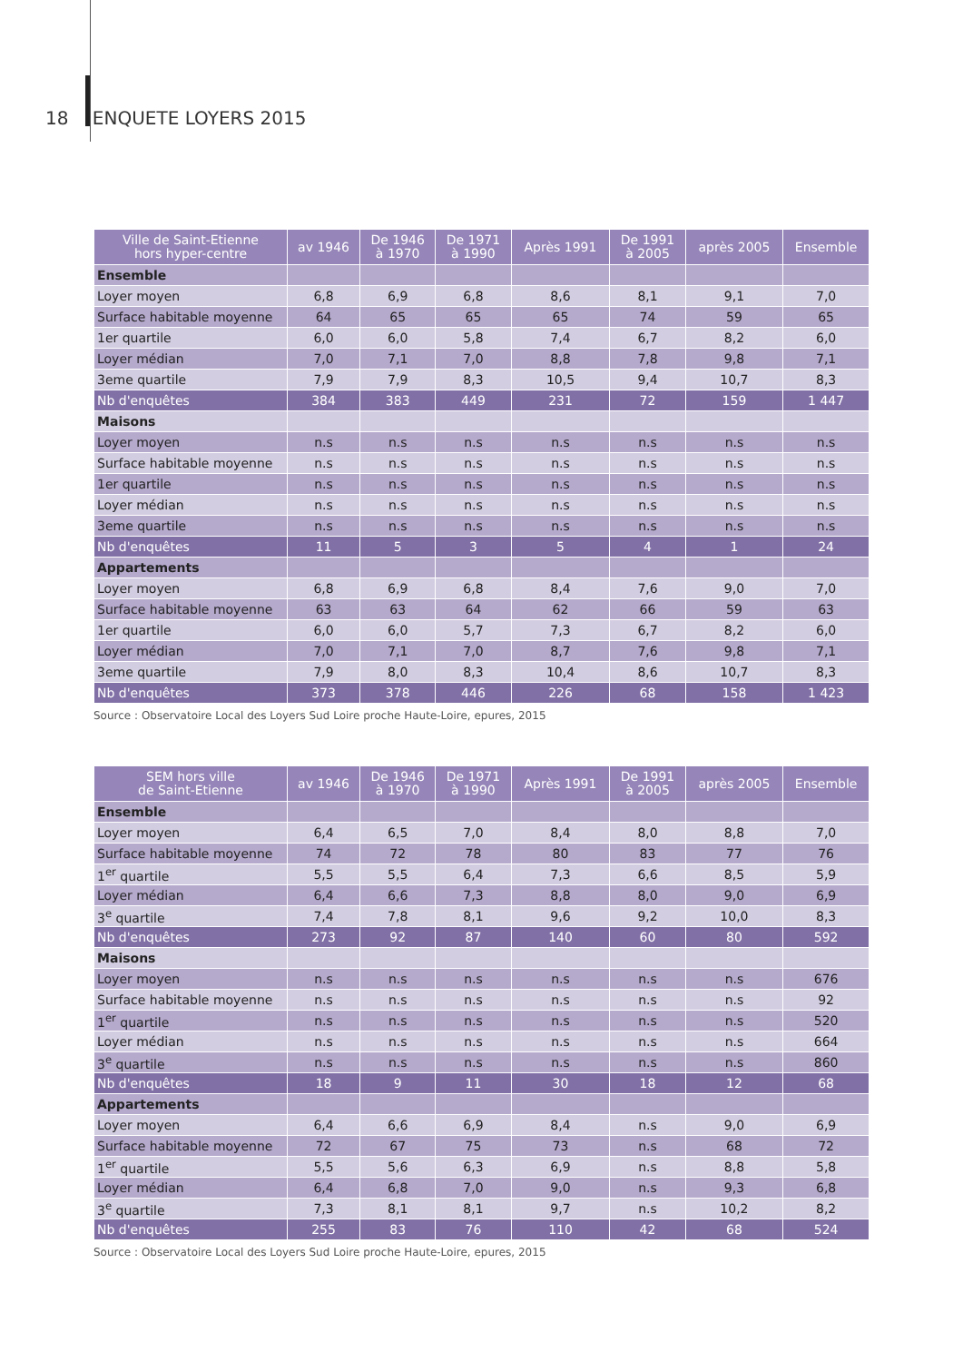18 ENQUETE LOYERS 2015
| Ville de Saint-Etienne hors hyper-centre | av 1946 | De 1946 à 1970 | De 1971 à 1990 | Après 1991 | De 1991 à 2005 | après 2005 | Ensemble |
| --- | --- | --- | --- | --- | --- | --- | --- |
| Ensemble | | | | | | | |
| Loyer moyen | 6,8 | 6,9 | 6,8 | 8,6 | 8,1 | 9,1 | 7,0 |
| Surface habitable moyenne | 64 | 65 | 65 | 65 | 74 | 59 | 65 |
| 1er quartile | 6,0 | 6,0 | 5,8 | 7,4 | 6,7 | 8,2 | 6,0 |
| Loyer médian | 7,0 | 7,1 | 7,0 | 8,8 | 7,8 | 9,8 | 7,1 |
| 3eme quartile | 7,9 | 7,9 | 8,3 | 10,5 | 9,4 | 10,7 | 8,3 |
| Nb d'enquêtes | 384 | 383 | 449 | 231 | 72 | 159 | 1 447 |
| Maisons | | | | | | | |
| Loyer moyen | n.s | n.s | n.s | n.s | n.s | n.s | n.s |
| Surface habitable moyenne | n.s | n.s | n.s | n.s | n.s | n.s | n.s |
| 1er quartile | n.s | n.s | n.s | n.s | n.s | n.s | n.s |
| Loyer médian | n.s | n.s | n.s | n.s | n.s | n.s | n.s |
| 3eme quartile | n.s | n.s | n.s | n.s | n.s | n.s | n.s |
| Nb d'enquêtes | 11 | 5 | 3 | 5 | 4 | 1 | 24 |
| Appartements | | | | | | | |
| Loyer moyen | 6,8 | 6,9 | 6,8 | 8,4 | 7,6 | 9,0 | 7,0 |
| Surface habitable moyenne | 63 | 63 | 64 | 62 | 66 | 59 | 63 |
| 1er quartile | 6,0 | 6,0 | 5,7 | 7,3 | 6,7 | 8,2 | 6,0 |
| Loyer médian | 7,0 | 7,1 | 7,0 | 8,7 | 7,6 | 9,8 | 7,1 |
| 3eme quartile | 7,9 | 8,0 | 8,3 | 10,4 | 8,6 | 10,7 | 8,3 |
| Nb d'enquêtes | 373 | 378 | 446 | 226 | 68 | 158 | 1 423 |
Source : Observatoire Local des Loyers Sud Loire proche Haute-Loire, epures, 2015
| SEM hors ville de Saint-Etienne | av 1946 | De 1946 à 1970 | De 1971 à 1990 | Après 1991 | De 1991 à 2005 | après 2005 | Ensemble |
| --- | --- | --- | --- | --- | --- | --- | --- |
| Ensemble | | | | | | | |
| Loyer moyen | 6,4 | 6,5 | 7,0 | 8,4 | 8,0 | 8,8 | 7,0 |
| Surface habitable moyenne | 74 | 72 | 78 | 80 | 83 | 77 | 76 |
| 1<sup>er</sup> quartile | 5,5 | 5,5 | 6,4 | 7,3 | 6,6 | 8,5 | 5,9 |
| Loyer médian | 6,4 | 6,6 | 7,3 | 8,8 | 8,0 | 9,0 | 6,9 |
| 3<sup>e</sup> quartile | 7,4 | 7,8 | 8,1 | 9,6 | 9,2 | 10,0 | 8,3 |
| Nb d'enquêtes | 273 | 92 | 87 | 140 | 60 | 80 | 592 |
| Maisons | | | | | | | |
| Loyer moyen | n.s | n.s | n.s | n.s | n.s | n.s | 676 |
| Surface habitable moyenne | n.s | n.s | n.s | n.s | n.s | n.s | 92 |
| 1<sup>er</sup> quartile | n.s | n.s | n.s | n.s | n.s | n.s | 520 |
| Loyer médian | n.s | n.s | n.s | n.s | n.s | n.s | 664 |
| 3<sup>e</sup> quartile | n.s | n.s | n.s | n.s | n.s | n.s | 860 |
| Nb d'enquêtes | 18 | 9 | 11 | 30 | 18 | 12 | 68 |
| Appartements | | | | | | | |
| Loyer moyen | 6,4 | 6,6 | 6,9 | 8,4 | n.s | 9,0 | 6,9 |
| Surface habitable moyenne | 72 | 67 | 75 | 73 | n.s | 68 | 72 |
| 1<sup>er</sup> quartile | 5,5 | 5,6 | 6,3 | 6,9 | n.s | 8,8 | 5,8 |
| Loyer médian | 6,4 | 6,8 | 7,0 | 9,0 | n.s | 9,3 | 6,8 |
| 3<sup>e</sup> quartile | 7,3 | 8,1 | 8,1 | 9,7 | n.s | 10,2 | 8,2 |
| Nb d'enquêtes | 255 | 83 | 76 | 110 | 42 | 68 | 524 |
Source : Observatoire Local des Loyers Sud Loire proche Haute-Loire, epures, 2015